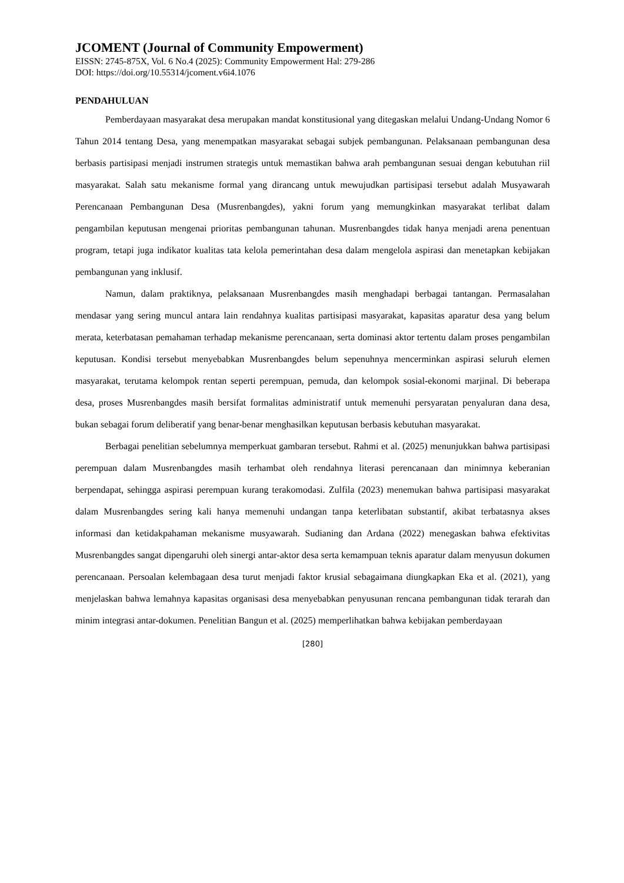JCOMENT (Journal of Community Empowerment)
EISSN: 2745-875X, Vol. 6 No.4 (2025): Community Empowerment Hal: 279-286
DOI: https://doi.org/10.55314/jcoment.v6i4.1076
PENDAHULUAN
Pemberdayaan masyarakat desa merupakan mandat konstitusional yang ditegaskan melalui Undang-Undang Nomor 6 Tahun 2014 tentang Desa, yang menempatkan masyarakat sebagai subjek pembangunan. Pelaksanaan pembangunan desa berbasis partisipasi menjadi instrumen strategis untuk memastikan bahwa arah pembangunan sesuai dengan kebutuhan riil masyarakat. Salah satu mekanisme formal yang dirancang untuk mewujudkan partisipasi tersebut adalah Musyawarah Perencanaan Pembangunan Desa (Musrenbangdes), yakni forum yang memungkinkan masyarakat terlibat dalam pengambilan keputusan mengenai prioritas pembangunan tahunan. Musrenbangdes tidak hanya menjadi arena penentuan program, tetapi juga indikator kualitas tata kelola pemerintahan desa dalam mengelola aspirasi dan menetapkan kebijakan pembangunan yang inklusif.
Namun, dalam praktiknya, pelaksanaan Musrenbangdes masih menghadapi berbagai tantangan. Permasalahan mendasar yang sering muncul antara lain rendahnya kualitas partisipasi masyarakat, kapasitas aparatur desa yang belum merata, keterbatasan pemahaman terhadap mekanisme perencanaan, serta dominasi aktor tertentu dalam proses pengambilan keputusan. Kondisi tersebut menyebabkan Musrenbangdes belum sepenuhnya mencerminkan aspirasi seluruh elemen masyarakat, terutama kelompok rentan seperti perempuan, pemuda, dan kelompok sosial-ekonomi marjinal. Di beberapa desa, proses Musrenbangdes masih bersifat formalitas administratif untuk memenuhi persyaratan penyaluran dana desa, bukan sebagai forum deliberatif yang benar-benar menghasilkan keputusan berbasis kebutuhan masyarakat.
Berbagai penelitian sebelumnya memperkuat gambaran tersebut. Rahmi et al. (2025) menunjukkan bahwa partisipasi perempuan dalam Musrenbangdes masih terhambat oleh rendahnya literasi perencanaan dan minimnya keberanian berpendapat, sehingga aspirasi perempuan kurang terakomodasi. Zulfila (2023) menemukan bahwa partisipasi masyarakat dalam Musrenbangdes sering kali hanya memenuhi undangan tanpa keterlibatan substantif, akibat terbatasnya akses informasi dan ketidakpahaman mekanisme musyawarah. Sudianing dan Ardana (2022) menegaskan bahwa efektivitas Musrenbangdes sangat dipengaruhi oleh sinergi antar-aktor desa serta kemampuan teknis aparatur dalam menyusun dokumen perencanaan. Persoalan kelembagaan desa turut menjadi faktor krusial sebagaimana diungkapkan Eka et al. (2021), yang menjelaskan bahwa lemahnya kapasitas organisasi desa menyebabkan penyusunan rencana pembangunan tidak terarah dan minim integrasi antar-dokumen. Penelitian Bangun et al. (2025) memperlihatkan bahwa kebijakan pemberdayaan
[280]